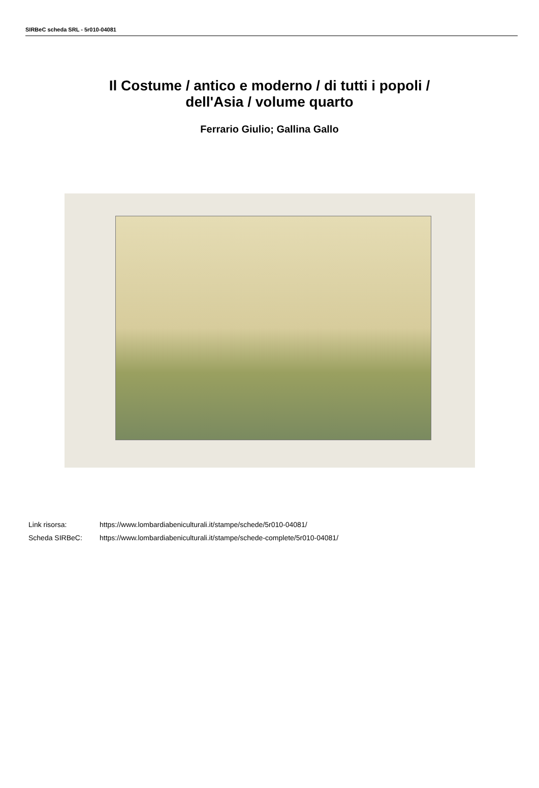SIRBeC scheda SRL - 5r010-04081
Il Costume / antico e moderno / di tutti i popoli /
dell'Asia / volume quarto
Ferrario Giulio; Gallina Gallo
| Link risorsa: | https://www.lombardiabeniculturali.it/stampe/schede/5r010-04081/ |
| Scheda SIRBeC: | https://www.lombardiabeniculturali.it/stampe/schede-complete/5r010-04081/ |